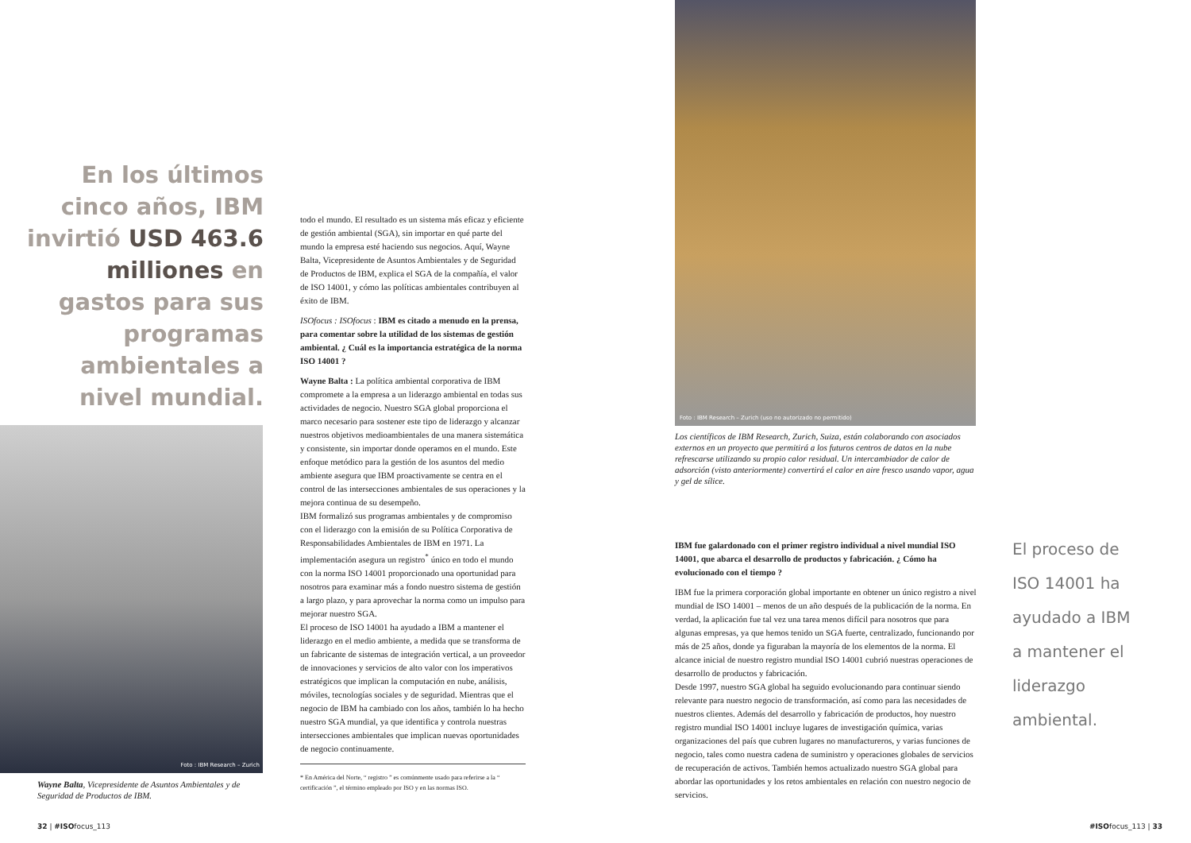En los últimos cinco años, IBM invirtió USD 463.6 milliones en gastos para sus programas ambientales a nivel mundial.
Foto : IBM Research – Zurich
Wayne Balta, Vicepresidente de Asuntos Ambientales y de Seguridad de Productos de IBM.
todo el mundo. El resultado es un sistema más eficaz y eficiente de gestión ambiental (SGA), sin importar en qué parte del mundo la empresa esté haciendo sus negocios. Aquí, Wayne Balta, Vicepresidente de Asuntos Ambientales y de Seguridad de Productos de IBM, explica el SGA de la compañía, el valor de ISO 14001, y cómo las políticas ambientales contribuyen al éxito de IBM.
ISOfocus : ISOfocus : IBM es citado a menudo en la prensa, para comentar sobre la utilidad de los sistemas de gestión ambiental. ¿ Cuál es la importancia estratégica de la norma ISO 14001 ?
Wayne Balta : La política ambiental corporativa de IBM compromete a la empresa a un liderazgo ambiental en todas sus actividades de negocio. Nuestro SGA global proporciona el marco necesario para sostener este tipo de liderazgo y alcanzar nuestros objetivos medioambientales de una manera sistemática y consistente, sin importar donde operamos en el mundo. Este enfoque metódico para la gestión de los asuntos del medio ambiente asegura que IBM proactivamente se centra en el control de las intersecciones ambientales de sus operaciones y la mejora continua de su desempeño.
IBM formalizó sus programas ambientales y de compromiso con el liderazgo con la emisión de su Política Corporativa de Responsabilidades Ambientales de IBM en 1971. La implementación asegura un registro<sup>*</sup> único en todo el mundo con la norma ISO 14001 proporcionado una oportunidad para nosotros para examinar más a fondo nuestro sistema de gestión a largo plazo, y para aprovechar la norma como un impulso para mejorar nuestro SGA.
El proceso de ISO 14001 ha ayudado a IBM a mantener el liderazgo en el medio ambiente, a medida que se transforma de un fabricante de sistemas de integración vertical, a un proveedor de innovaciones y servicios de alto valor con los imperativos estratégicos que implican la computación en nube, análisis, móviles, tecnologías sociales y de seguridad. Mientras que el negocio de IBM ha cambiado con los años, también lo ha hecho nuestro SGA mundial, ya que identifica y controla nuestras intersecciones ambientales que implican nuevas oportunidades de negocio continuamente.
* En América del Norte, “ registro ” es comúnmente usado para referirse a la “ certificación ”, el término empleado por ISO y en las normas ISO.
Foto : IBM Research – Zurich (uso no autorizado no permitido)
Los científicos de IBM Research, Zurich, Suiza, están colaborando con asociados externos en un proyecto que permitirá a los futuros centros de datos en la nube refrescarse utilizando su propio calor residual. Un intercambiador de calor de adsorción (visto anteriormente) convertirá el calor en aire fresco usando vapor, agua y gel de sílice.
IBM fue galardonado con el primer registro individual a nivel mundial ISO 14001, que abarca el desarrollo de productos y fabricación. ¿ Cómo ha evolucionado con el tiempo ?
IBM fue la primera corporación global importante en obtener un único registro a nivel mundial de ISO 14001 – menos de un año después de la publicación de la norma. En verdad, la aplicación fue tal vez una tarea menos difícil para nosotros que para algunas empresas, ya que hemos tenido un SGA fuerte, centralizado, funcionando por más de 25 años, donde ya figuraban la mayoría de los elementos de la norma. El alcance inicial de nuestro registro mundial ISO 14001 cubrió nuestras operaciones de desarrollo de productos y fabricación.
Desde 1997, nuestro SGA global ha seguido evolucionando para continuar siendo relevante para nuestro negocio de transformación, así como para las necesidades de nuestros clientes. Además del desarrollo y fabricación de productos, hoy nuestro registro mundial ISO 14001 incluye lugares de investigación química, varias organizaciones del país que cubren lugares no manufactureros, y varias funciones de negocio, tales como nuestra cadena de suministro y operaciones globales de servicios de recuperación de activos. También hemos actualizado nuestro SGA global para abordar las oportunidades y los retos ambientales en relación con nuestro negocio de servicios.
El proceso de ISO 14001 ha ayudado a IBM a mantener el liderazgo ambiental.
32 | #ISOfocus_113 #ISOfocus_113 | 33